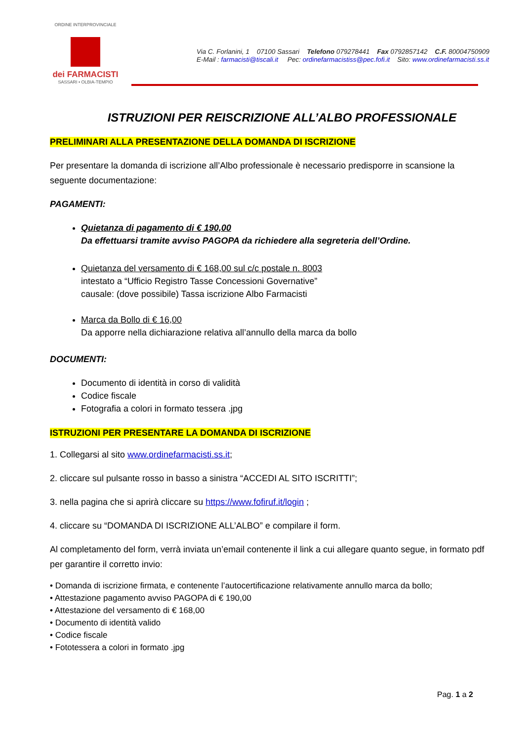ORDINE INTERPROVINCIALE
dei FARMACISTI
SASSARI • OLBIA-TEMPIO
Via C. Forlanini, 1 07100 Sassari Telefono 079278441 Fax 0792857142 C.F. 80004750909
E-Mail : farmacisti@tiscali.it Pec: ordinefarmacistiss@pec.fofi.it Sito: www.ordinefarmacisti.ss.it
ISTRUZIONI PER REISCRIZIONE ALL’ALBO PROFESSIONALE
PRELIMINARI ALLA PRESENTAZIONE DELLA DOMANDA DI ISCRIZIONE
Per presentare la domanda di iscrizione all’Albo professionale è necessario predisporre in scansione la seguente documentazione:
PAGAMENTI:
Quietanza di pagamento di € 190,00
Da effettuarsi tramite avviso PAGOPA da richiedere alla segreteria dell’Ordine.
Quietanza del versamento di € 168,00 sul c/c postale n. 8003
intestato a “Ufficio Registro Tasse Concessioni Governative”
causale: (dove possibile) Tassa iscrizione Albo Farmacisti
Marca da Bollo di € 16,00
Da apporre nella dichiarazione relativa all’annullo della marca da bollo
DOCUMENTI:
Documento di identità in corso di validità
Codice fiscale
Fotografia a colori in formato tessera .jpg
ISTRUZIONI PER PRESENTARE LA DOMANDA DI ISCRIZIONE
1. Collegarsi al sito www.ordinefarmacisti.ss.it;
2. cliccare sul pulsante rosso in basso a sinistra “ACCEDI AL SITO ISCRITTI”;
3. nella pagina che si aprirà cliccare su https://www.fofiruf.it/login ;
4. cliccare su “DOMANDA DI ISCRIZIONE ALL’ALBO” e compilare il form.
Al completamento del form, verrà inviata un’email contenente il link a cui allegare quanto segue, in formato pdf per garantire il corretto invio:
• Domanda di iscrizione firmata, e contenente l’autocertificazione relativamente annullo marca da bollo;
• Attestazione pagamento avviso PAGOPA di € 190,00
• Attestazione del versamento di € 168,00
• Documento di identità valido
• Codice fiscale
• Fototessera a colori in formato .jpg
Pag. 1 a 2